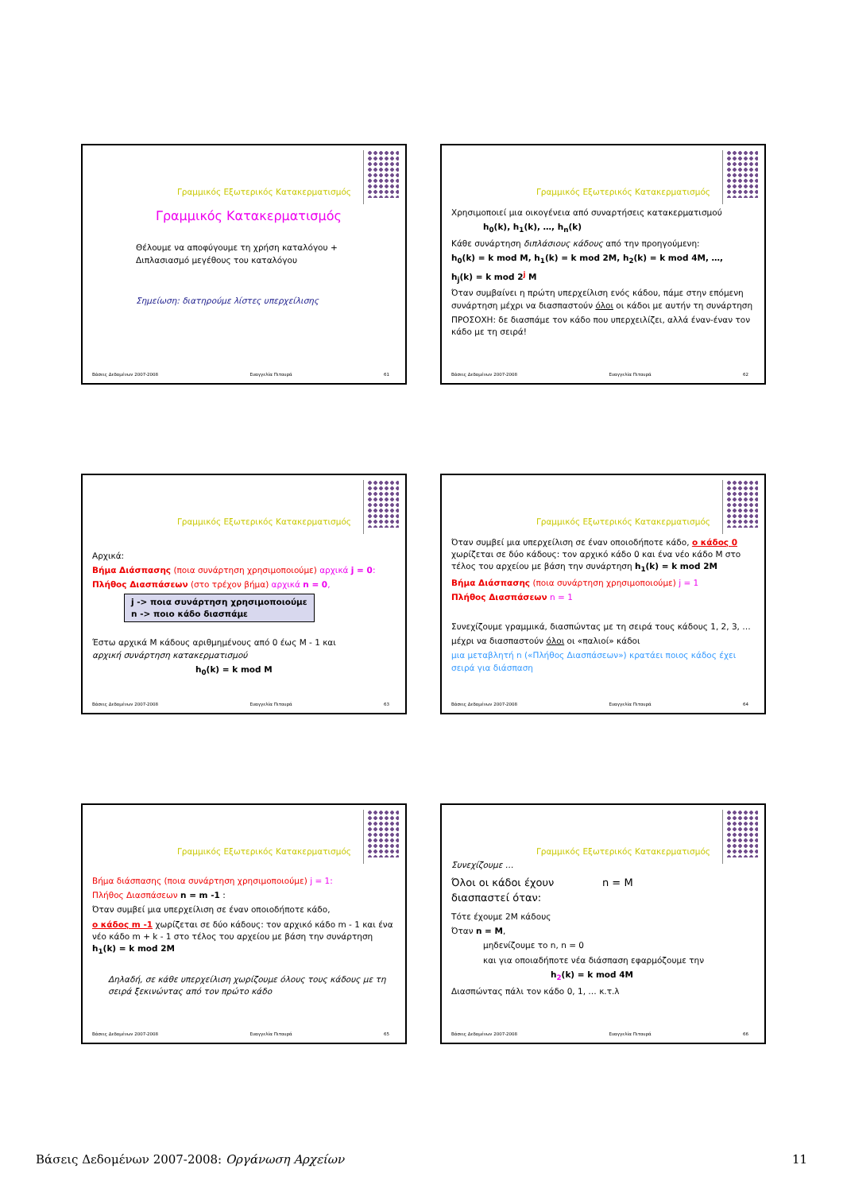Γραμμικός Εξωτερικός Κατακερματισμός
Γραμμικός Κατακερματισμός
Θέλουμε να αποφύγουμε τη χρήση καταλόγου +
Διπλασιασμό μεγέθους του καταλόγου
Σημείωση: διατηρούμε λίστες υπερχείλισης
Βάσεις Δεδομένων 2007-2008 Ευαγγελία Πιτουρά 61
Γραμμικός Εξωτερικός Κατακερματισμός
Χρησιμοποιεί μια οικογένεια από συναρτήσεις κατακερματισμού
h<sub>0</sub>(k), h<sub>1</sub>(k), …, h<sub>n</sub>(k)
Κάθε συνάρτηση διπλάσιους κάδους από την προηγούμενη:
h<sub>0</sub>(k) = k mod M, h<sub>1</sub>(k) = k mod 2M, h<sub>2</sub>(k) = k mod 4M, …,
h<sub>j</sub>(k) = k mod 2<sup>j</sup> M
Όταν συμβαίνει η πρώτη υπερχείλιση ενός κάδου, πάμε στην επόμενη συνάρτηση μέχρι να διασπαστούν όλοι οι κάδοι με αυτήν τη συνάρτηση
ΠΡΟΣΟΧΗ: δε διασπάμε τον κάδο που υπερχειλίζει, αλλά έναν-έναν τον κάδο με τη σειρά!
Βάσεις Δεδομένων 2007-2008 Ευαγγελία Πιτουρά 62
Γραμμικός Εξωτερικός Κατακερματισμός
Αρχικά:
Βήμα Διάσπασης (ποια συνάρτηση χρησιμοποιούμε) αρχικά j = 0:
Πλήθος Διασπάσεων (στο τρέχον βήμα) αρχικά n = 0,
j -> ποια συνάρτηση χρησιμοποιούμε
n -> ποιο κάδο διασπάμε
Έστω αρχικά M κάδους αριθμημένους από 0 έως M - 1 και
αρχική συνάρτηση κατακερματισμού
h<sub>0</sub>(k) = k mod M
Βάσεις Δεδομένων 2007-2008 Ευαγγελία Πιτουρά 63
Γραμμικός Εξωτερικός Κατακερματισμός
Όταν συμβεί μια υπερχείλιση σε έναν οποιοδήποτε κάδο, ο κάδος 0 χωρίζεται σε δύο κάδους: τον αρχικό κάδο 0 και ένα νέο κάδο M στο τέλος του αρχείου με βάση την συνάρτηση h<sub>1</sub>(k) = k mod 2M
Βήμα Διάσπασης (ποια συνάρτηση χρησιμοποιούμε) j = 1
Πλήθος Διασπάσεων n = 1
Συνεχίζουμε γραμμικά, διασπώντας με τη σειρά τους κάδους 1, 2, 3, …
μέχρι να διασπαστούν όλοι οι «παλιοί» κάδοι
μια μεταβλητή n («Πλήθος Διασπάσεων») κρατάει ποιος κάδος έχει σειρά για διάσπαση
Βάσεις Δεδομένων 2007-2008 Ευαγγελία Πιτουρά 64
Γραμμικός Εξωτερικός Κατακερματισμός
Βήμα διάσπασης (ποια συνάρτηση χρησιμοποιούμε) j = 1:
Πλήθος Διασπάσεων n = m -1 :
Όταν συμβεί μια υπερχείλιση σε έναν οποιοδήποτε κάδο,
ο κάδος m -1 χωρίζεται σε δύο κάδους: τον αρχικό κάδο m - 1 και ένα νέο κάδο m + k - 1 στο τέλος του αρχείου με βάση την συνάρτηση h<sub>1</sub>(k) = k mod 2M
Δηλαδή, σε κάθε υπερχείλιση χωρίζουμε όλους τους κάδους με τη σειρά ξεκινώντας από τον πρώτο κάδο
Βάσεις Δεδομένων 2007-2008 Ευαγγελία Πιτουρά 65
Γραμμικός Εξωτερικός Κατακερματισμός
Συνεχίζουμε …
Όλοι οι κάδοι έχουν διασπαστεί όταν:
n = M
Τότε έχουμε 2M κάδους
Όταν n = M,
μηδενίζουμε το n, n = 0
και για οποιαδήποτε νέα διάσπαση εφαρμόζουμε την
h<sub>2</sub>(k) = k mod 4M
Διασπώντας πάλι τον κάδο 0, 1, … κ.τ.λ
Βάσεις Δεδομένων 2007-2008 Ευαγγελία Πιτουρά 66
Βάσεις Δεδομένων 2007-2008: Οργάνωση Αρχείων 11